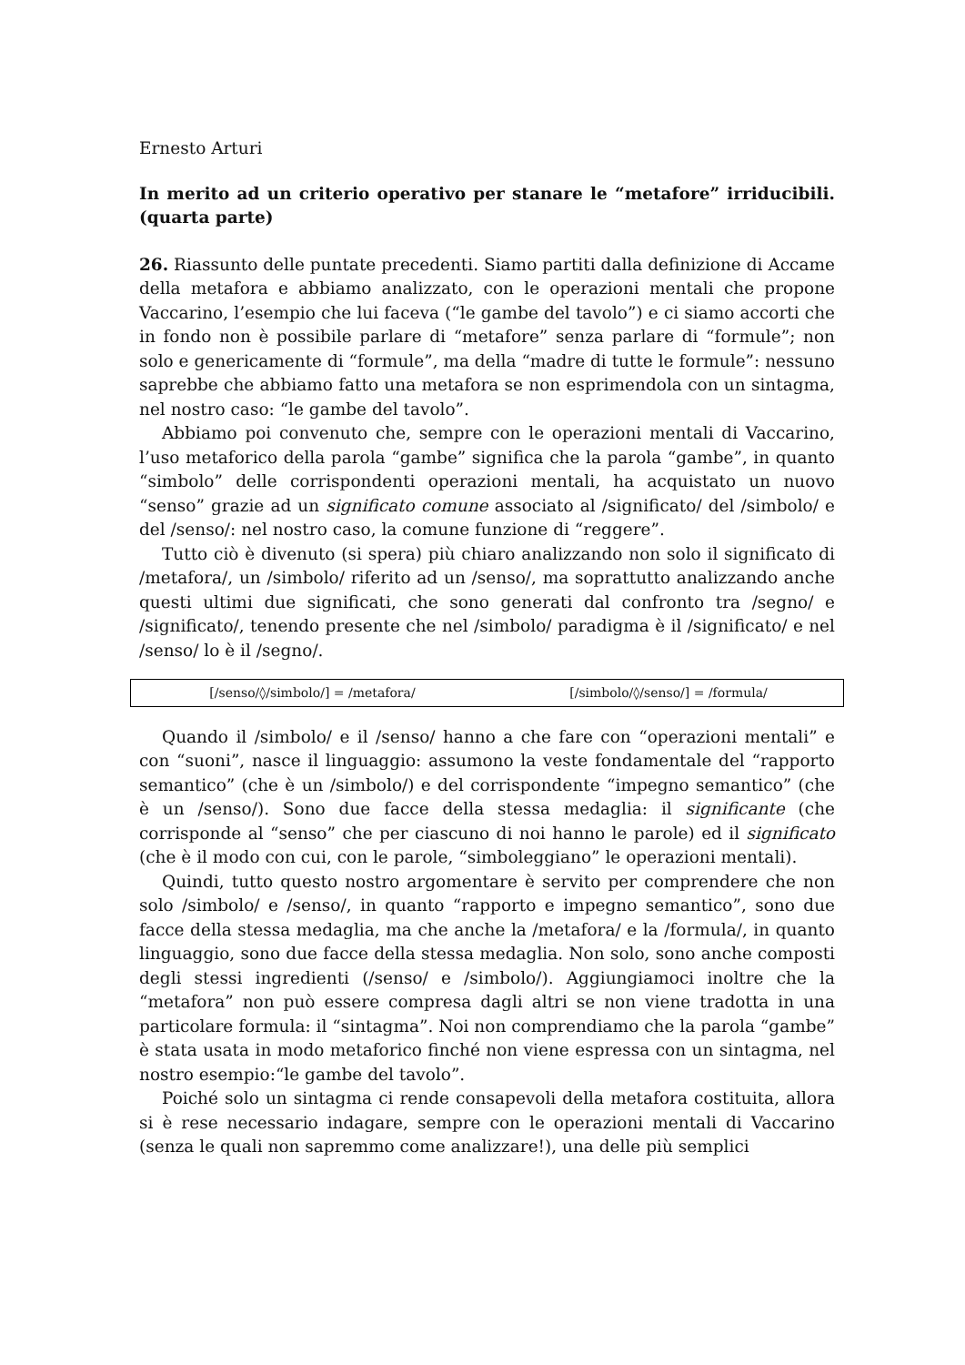Ernesto Arturi
In merito ad un criterio operativo per stanare le “metafore” irriducibili. (quarta parte)
26. Riassunto delle puntate precedenti. Siamo partiti dalla definizione di Accame della metafora e abbiamo analizzato, con le operazioni mentali che propone Vaccarino, l’esempio che lui faceva (“le gambe del tavolo”) e ci siamo accorti che in fondo non è possibile parlare di “metafore” senza parlare di “formule”; non solo e genericamente di “formule”, ma della “madre di tutte le formule”: nessuno saprebbe che abbiamo fatto una metafora se non esprimendola con un sintagma, nel nostro caso: “le gambe del tavolo”.
Abbiamo poi convenuto che, sempre con le operazioni mentali di Vaccarino, l’uso metaforico della parola “gambe” significa che la parola “gambe”, in quanto “simbolo” delle corrispondenti operazioni mentali, ha acquistato un nuovo “senso” grazie ad un significato comune associato al /significato/ del /simbolo/ e del /senso/: nel nostro caso, la comune funzione di “reggere”.
Tutto ciò è divenuto (si spera) più chiaro analizzando non solo il significato di /metafora/, un /simbolo/ riferito ad un /senso/, ma soprattutto analizzando anche questi ultimi due significati, che sono generati dal confronto tra /segno/ e /significato/, tenendo presente che nel /simbolo/ paradigma è il /significato/ e nel /senso/ lo è il /segno/.
| [/senso/◊/simbolo/] = /metafora/ | [/simbolo/◊/senso/] = /formula/ |
Quando il /simbolo/ e il /senso/ hanno a che fare con “operazioni mentali” e con “suoni”, nasce il linguaggio: assumono la veste fondamentale del “rapporto semantico” (che è un /simbolo/) e del corrispondente “impegno semantico” (che è un /senso/). Sono due facce della stessa medaglia: il significante (che corrisponde al “senso” che per ciascuno di noi hanno le parole) ed il significato (che è il modo con cui, con le parole, “simboleggiano” le operazioni mentali).
Quindi, tutto questo nostro argomentare è servito per comprendere che non solo /simbolo/ e /senso/, in quanto “rapporto e impegno semantico”, sono due facce della stessa medaglia, ma che anche la /metafora/ e la /formula/, in quanto linguaggio, sono due facce della stessa medaglia. Non solo, sono anche composti degli stessi ingredienti (/senso/ e /simbolo/). Aggiungiamoci inoltre che la “metafora” non può essere compresa dagli altri se non viene tradotta in una particolare formula: il “sintagma”. Noi non comprendiamo che la parola “gambe” è stata usata in modo metaforico finché non viene espressa con un sintagma, nel nostro esempio:“le gambe del tavolo”.
Poiché solo un sintagma ci rende consapevoli della metafora costituita, allora si è rese necessario indagare, sempre con le operazioni mentali di Vaccarino (senza le quali non sapremmo come analizzare!), una delle più semplici